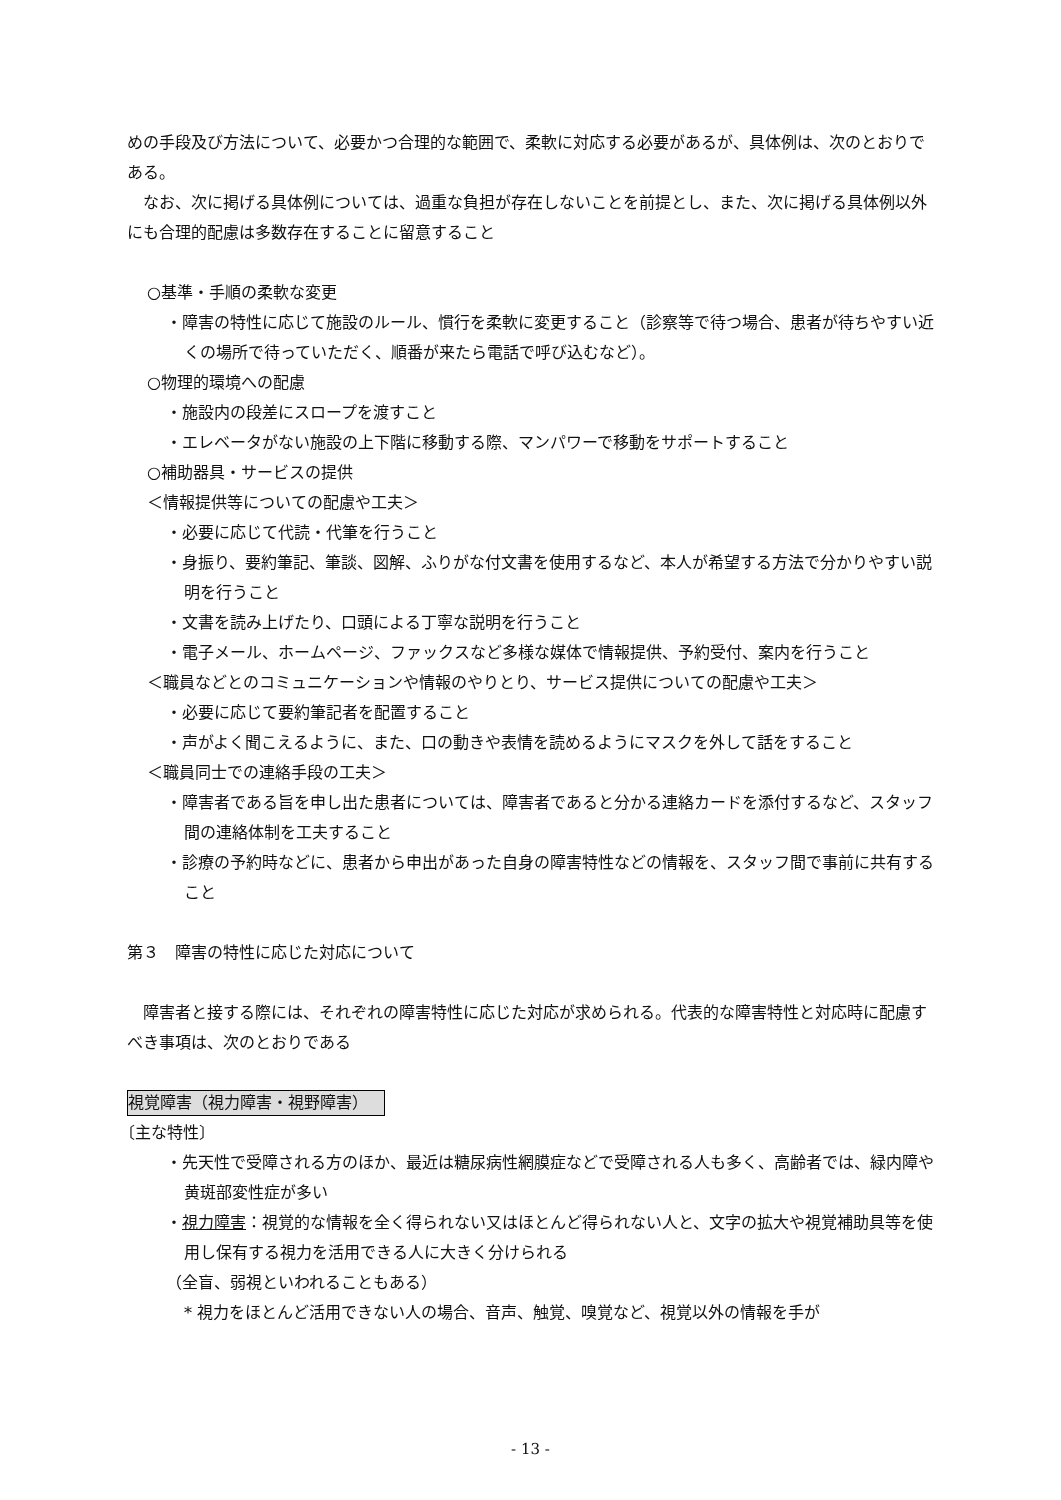めの手段及び方法について、必要かつ合理的な範囲で、柔軟に対応する必要があるが、具体例は、次のとおりである。
　なお、次に掲げる具体例については、過重な負担が存在しないことを前提とし、また、次に掲げる具体例以外にも合理的配慮は多数存在することに留意すること
○基準・手順の柔軟な変更
・障害の特性に応じて施設のルール、慣行を柔軟に変更すること（診察等で待つ場合、患者が待ちやすい近くの場所で待っていただく、順番が来たら電話で呼び込むなど）。
○物理的環境への配慮
・施設内の段差にスロープを渡すこと
・エレベータがない施設の上下階に移動する際、マンパワーで移動をサポートすること
○補助器具・サービスの提供
＜情報提供等についての配慮や工夫＞
・必要に応じて代読・代筆を行うこと
・身振り、要約筆記、筆談、図解、ふりがな付文書を使用するなど、本人が希望する方法で分かりやすい説明を行うこと
・文書を読み上げたり、口頭による丁寧な説明を行うこと
・電子メール、ホームページ、ファックスなど多様な媒体で情報提供、予約受付、案内を行うこと
＜職員などとのコミュニケーションや情報のやりとり、サービス提供についての配慮や工夫＞
・必要に応じて要約筆記者を配置すること
・声がよく聞こえるように、また、口の動きや表情を読めるようにマスクを外して話をすること
＜職員同士での連絡手段の工夫＞
・障害者である旨を申し出た患者については、障害者であると分かる連絡カードを添付するなど、スタッフ間の連絡体制を工夫すること
・診療の予約時などに、患者から申出があった自身の障害特性などの情報を、スタッフ間で事前に共有すること
第３　障害の特性に応じた対応について
　障害者と接する際には、それぞれの障害特性に応じた対応が求められる。代表的な障害特性と対応時に配慮すべき事項は、次のとおりである
視覚障害（視力障害・視野障害）
〔主な特性〕
・先天性で受障される方のほか、最近は糖尿病性網膜症などで受障される人も多く、高齢者では、緑内障や黄斑部変性症が多い
・視力障害：視覚的な情報を全く得られない又はほとんど得られない人と、文字の拡大や視覚補助具等を使用し保有する視力を活用できる人に大きく分けられる
（全盲、弱視といわれることもある）
* 視力をほとんど活用できない人の場合、音声、触覚、嗅覚など、視覚以外の情報を手が
- 13 -